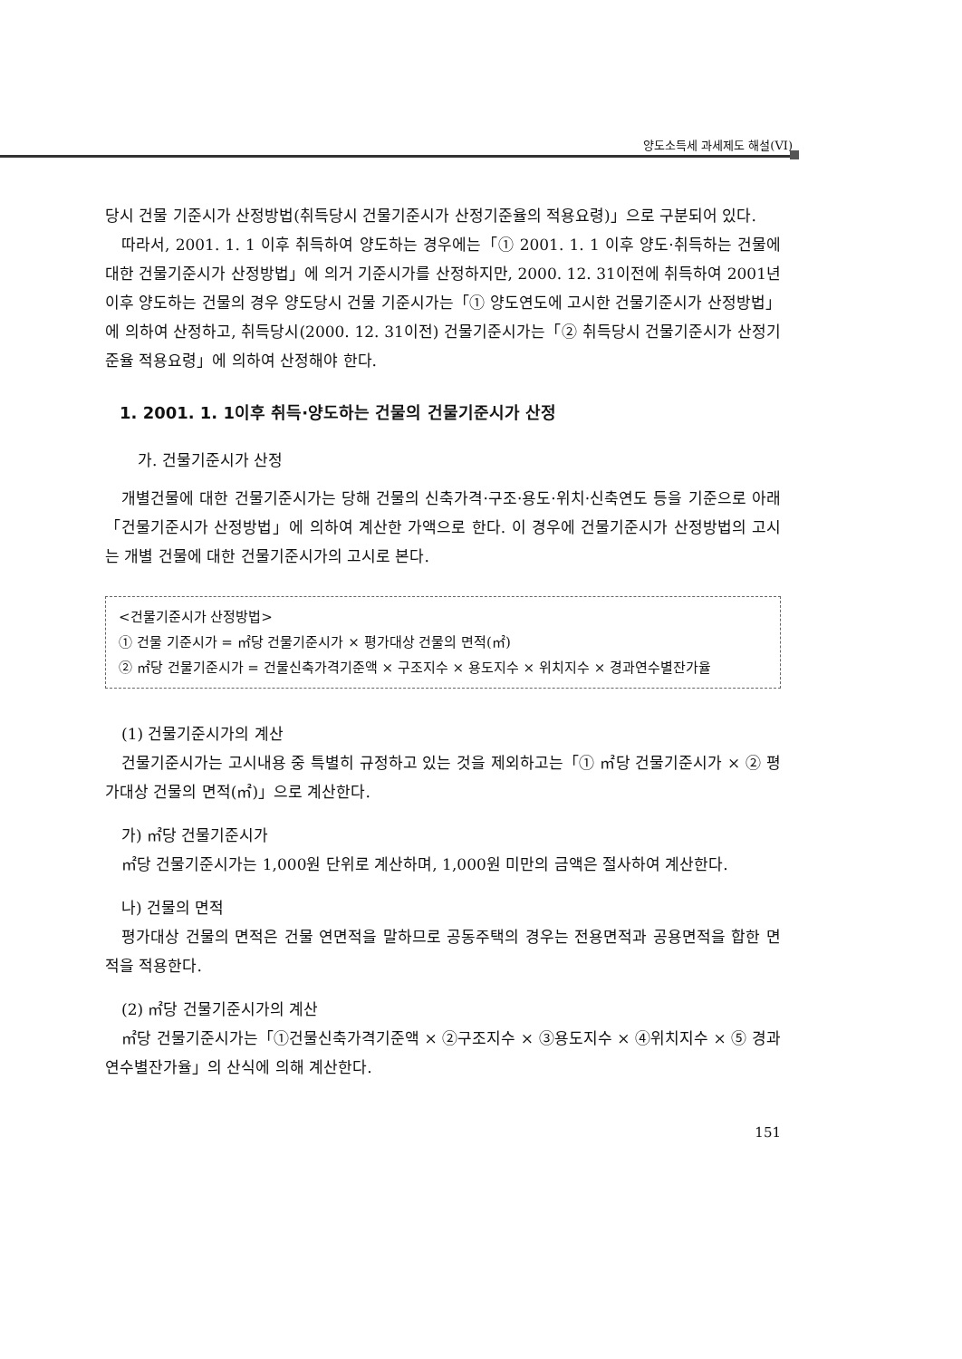양도소득세 과세제도 해설(VI)
당시 건물 기준시가 산정방법(취득당시 건물기준시가 산정기준율의 적용요령)」으로 구분되어 있다.
따라서, 2001. 1. 1 이후 취득하여 양도하는 경우에는「① 2001. 1. 1 이후 양도·취득하는 건물에 대한 건물기준시가 산정방법」에 의거 기준시가를 산정하지만, 2000. 12. 31이전에 취득하여 2001년 이후 양도하는 건물의 경우 양도당시 건물 기준시가는「① 양도연도에 고시한 건물기준시가 산정방법」에 의하여 산정하고, 취득당시(2000. 12. 31이전) 건물기준시가는「② 취득당시 건물기준시가 산정기준율 적용요령」에 의하여 산정해야 한다.
1. 2001. 1. 1이후 취득·양도하는 건물의 건물기준시가 산정
가. 건물기준시가 산정
개별건물에 대한 건물기준시가는 당해 건물의 신축가격·구조·용도·위치·신축연도 등을 기준으로 아래 「건물기준시가 산정방법」에 의하여 계산한 가액으로 한다. 이 경우에 건물기준시가 산정방법의 고시는 개별 건물에 대한 건물기준시가의 고시로 본다.
<건물기준시가 산정방법>
① 건물 기준시가 = ㎡당 건물기준시가 × 평가대상 건물의 면적(㎡)
② ㎡당 건물기준시가 = 건물신축가격기준액 × 구조지수 × 용도지수 × 위치지수 × 경과연수별잔가율
(1) 건물기준시가의 계산
건물기준시가는 고시내용 중 특별히 규정하고 있는 것을 제외하고는「① ㎡당 건물기준시가 × ② 평가대상 건물의 면적(㎡)」으로 계산한다.
가) ㎡당 건물기준시가
㎡당 건물기준시가는 1,000원 단위로 계산하며, 1,000원 미만의 금액은 절사하여 계산한다.
나) 건물의 면적
평가대상 건물의 면적은 건물 연면적을 말하므로 공동주택의 경우는 전용면적과 공용면적을 합한 면적을 적용한다.
(2) ㎡당 건물기준시가의 계산
㎡당 건물기준시가는「①건물신축가격기준액 × ②구조지수 × ③용도지수 × ④위치지수 × ⑤ 경과연수별잔가율」의 산식에 의해 계산한다.
151